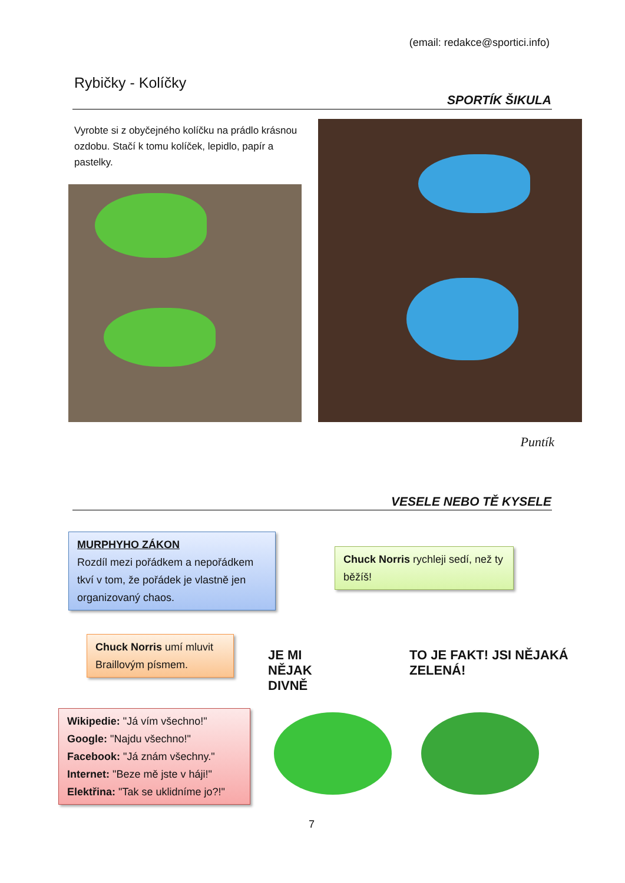(email: redakce@sportici.info)
Rybičky - Kolíčky
SPORTÍK ŠIKULA
Vyrobte si z obyčejného kolíčku na prádlo krásnou ozdobu. Stačí k tomu kolíček, lepidlo, papír a pastelky.
Puntík
VESELE NEBO TĚ KYSELE
MURPHYHO ZÁKON
Rozdíl mezi pořádkem a nepořádkem tkví v tom, že pořádek je vlastně jen organizovaný chaos.
Chuck Norris rychleji sedí, než ty běžíš!
Chuck Norris umí mluvit Braillovým písmem.
Wikipedie: "Já vím všechno!"
Google: "Najdu všechno!"
Facebook: "Já znám všechny."
Internet: "Beze mě jste v háji!"
Elektřina: "Tak se uklidníme jo?!"
JE MI NĚJAK DIVNĚ
TO JE FAKT! JSI NĚJAKÁ ZELENÁ!
7